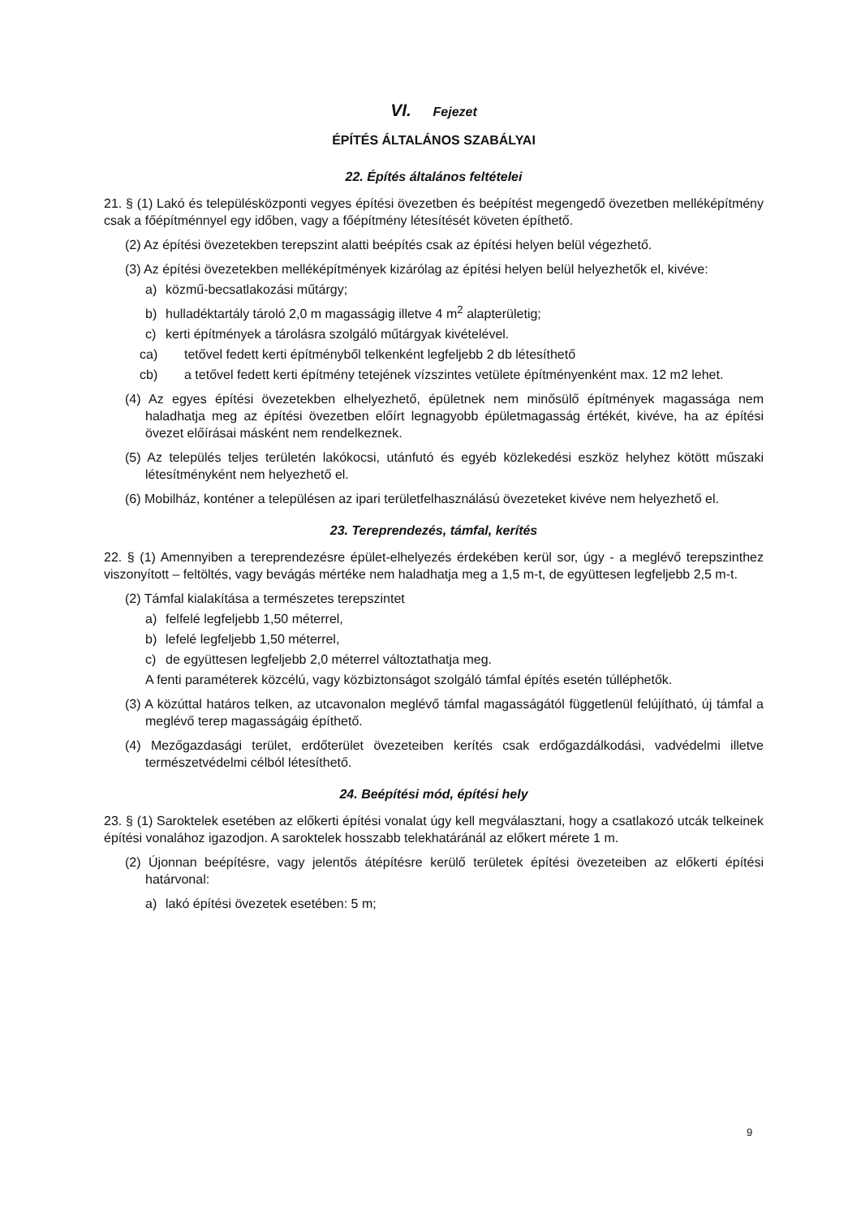VI. Fejezet
ÉPÍTÉS ÁLTALÁNOS SZABÁLYAI
22. Építés általános feltételei
21. § (1) Lakó és településközponti vegyes építési övezetben és beépítést megengedő övezetben melléképítmény csak a főépítménnyel egy időben, vagy a főépítmény létesítését követen építhető.
(2) Az építési övezetekben terepszint alatti beépítés csak az építési helyen belül végezhető.
(3) Az építési övezetekben melléképítmények kizárólag az építési helyen belül helyezhetők el, kivéve:
a) közmű-becsatlakozási műtárgy;
b) hulladéktartály tároló 2,0 m magasságig illetve 4 m<sup>2</sup> alapterületig;
c) kerti építmények a tárolásra szolgáló műtárgyak kivételével.
ca) tetővel fedett kerti építményből telkenként legfeljebb 2 db létesíthető
cb) a tetővel fedett kerti építmény tetejének vízszintes vetülete építményenként max. 12 m2 lehet.
(4) Az egyes építési övezetekben elhelyezhető, épületnek nem minősülő építmények magassága nem haladhatja meg az építési övezetben előírt legnagyobb épületmagasság értékét, kivéve, ha az építési övezet előírásai másként nem rendelkeznek.
(5) Az település teljes területén lakókocsi, utánfutó és egyéb közlekedési eszköz helyhez kötött műszaki létesítményként nem helyezhető el.
(6) Mobilház, konténer a településen az ipari területfelhasználású övezeteket kivéve nem helyezhető el.
23. Tereprendezés, támfal, kerítés
22. § (1) Amennyiben a tereprendezésre épület-elhelyezés érdekében kerül sor, úgy - a meglévő terepszinthez viszonyított – feltöltés, vagy bevágás mértéke nem haladhatja meg a 1,5 m-t, de együttesen legfeljebb 2,5 m-t.
(2) Támfal kialakítása a természetes terepszintet
a) felfelé legfeljebb 1,50 méterrel,
b) lefelé legfeljebb 1,50 méterrel,
c) de együttesen legfeljebb 2,0 méterrel változtathatja meg.
A fenti paraméterek közcélú, vagy közbiztonságot szolgáló támfal építés esetén túlléphetők.
(3) A közúttal határos telken, az utcavonalon meglévő támfal magasságától függetlenül felújítható, új támfal a meglévő terep magasságáig építhető.
(4) Mezőgazdasági terület, erdőterület övezeteiben kerítés csak erdőgazdálkodási, vadvédelmi illetve természetvédelmi célból létesíthető.
24. Beépítési mód, építési hely
23. § (1) Saroktelek esetében az előkerti építési vonalat úgy kell megválasztani, hogy a csatlakozó utcák telkeinek építési vonalához igazodjon. A saroktelek hosszabb telekhatáránál az előkert mérete 1 m.
(2) Újonnan beépítésre, vagy jelentős átépítésre kerülő területek építési övezeteiben az előkerti építési határvonal:
a) lakó építési övezetek esetében: 5 m;
9